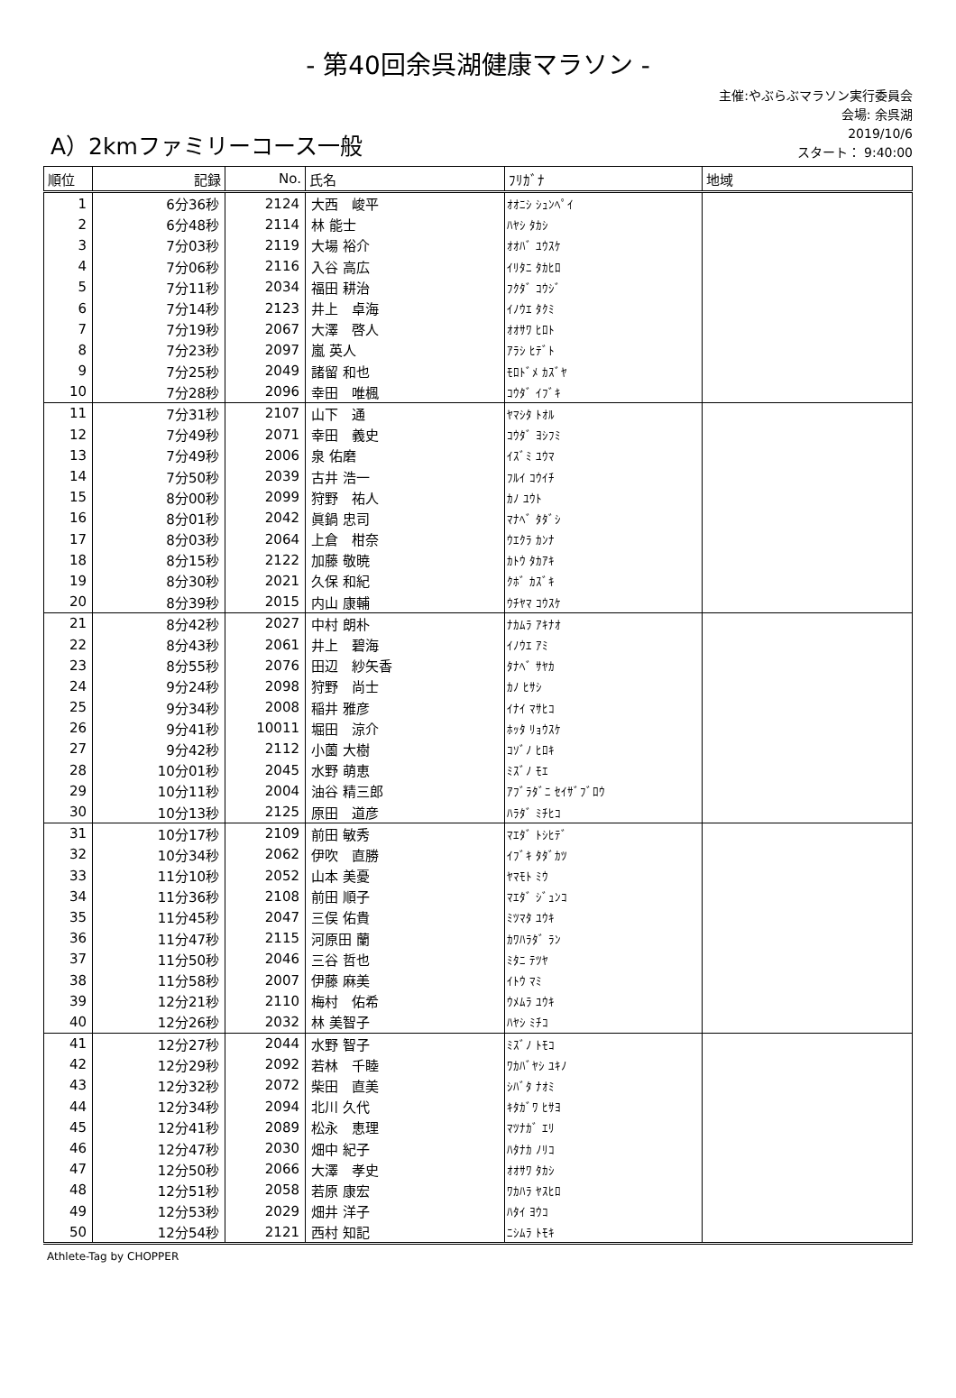- 第40回余呉湖健康マラソン -
A）2kmファミリーコース一般
主催:やぶらぶマラソン実行委員会
会場: 余呉湖
2019/10/6
スタート： 9:40:00
| 順位 | 記録 | No. | 氏名 | ﾌﾘｶﾞﾅ | 地域 |
| --- | --- | --- | --- | --- | --- |
| 1 | 6分36秒 | 2124 | 大西 峻平 | ｵｵﾆｼ ｼｭﾝﾍﾟｲ | |
| 2 | 6分48秒 | 2114 | 林 能士 | ﾊﾔｼ ﾀｶｼ | |
| 3 | 7分03秒 | 2119 | 大場 裕介 | ｵｵﾊﾞ ﾕｳｽｹ | |
| 4 | 7分06秒 | 2116 | 入谷 高広 | ｲﾘﾀﾆ ﾀｶﾋﾛ | |
| 5 | 7分11秒 | 2034 | 福田 耕治 | ﾌｸﾀﾞ ｺｳｼﾞ | |
| 6 | 7分14秒 | 2123 | 井上 卓海 | ｲﾉｳｴ ﾀｸﾐ | |
| 7 | 7分19秒 | 2067 | 大澤 啓人 | ｵｵｻﾜ ﾋﾛﾄ | |
| 8 | 7分23秒 | 2097 | 嵐 英人 | ｱﾗｼ ﾋﾃﾞﾄ | |
| 9 | 7分25秒 | 2049 | 諸留 和也 | ﾓﾛﾄﾞﾒ ｶｽﾞﾔ | |
| 10 | 7分28秒 | 2096 | 幸田 唯楓 | ｺｳﾀﾞ ｲﾌﾞｷ | |
| 11 | 7分31秒 | 2107 | 山下 通 | ﾔﾏｼﾀ ﾄｵﾙ | |
| 12 | 7分49秒 | 2071 | 幸田 義史 | ｺｳﾀﾞ ﾖｼﾌﾐ | |
| 13 | 7分49秒 | 2006 | 泉 佑磨 | ｲｽﾞﾐ ﾕｳﾏ | |
| 14 | 7分50秒 | 2039 | 古井 浩一 | ﾌﾙｲ ｺｳｲﾁ | |
| 15 | 8分00秒 | 2099 | 狩野 祐人 | ｶﾉ ﾕｳﾄ | |
| 16 | 8分01秒 | 2042 | 眞鍋 忠司 | ﾏﾅﾍﾞ ﾀﾀﾞｼ | |
| 17 | 8分03秒 | 2064 | 上倉 柑奈 | ｳｴｸﾗ ｶﾝﾅ | |
| 18 | 8分15秒 | 2122 | 加藤 敬暁 | ｶﾄｳ ﾀｶｱｷ | |
| 19 | 8分30秒 | 2021 | 久保 和紀 | ｸﾎﾞ ｶｽﾞｷ | |
| 20 | 8分39秒 | 2015 | 内山 康輔 | ｳﾁﾔﾏ ｺｳｽｹ | |
| 21 | 8分42秒 | 2027 | 中村 朗朴 | ﾅｶﾑﾗ ｱｷﾅｵ | |
| 22 | 8分43秒 | 2061 | 井上 碧海 | ｲﾉｳｴ ｱﾐ | |
| 23 | 8分55秒 | 2076 | 田辺 紗矢香 | ﾀﾅﾍﾞ ｻﾔｶ | |
| 24 | 9分24秒 | 2098 | 狩野 尚士 | ｶﾉ ﾋｻｼ | |
| 25 | 9分34秒 | 2008 | 稲井 雅彦 | ｲﾅｲ ﾏｻﾋｺ | |
| 26 | 9分41秒 | 10011 | 堀田 涼介 | ﾎｯﾀ ﾘｮｳｽｹ | |
| 27 | 9分42秒 | 2112 | 小薗 大樹 | ｺｿﾞﾉ ﾋﾛｷ | |
| 28 | 10分01秒 | 2045 | 水野 萌恵 | ﾐｽﾞﾉ ﾓｴ | |
| 29 | 10分11秒 | 2004 | 油谷 精三郎 | ｱﾌﾞﾗﾀﾞﾆ ｾｲｻﾞﾌﾞﾛｳ | |
| 30 | 10分13秒 | 2125 | 原田 道彦 | ﾊﾗﾀﾞ ﾐﾁﾋｺ | |
| 31 | 10分17秒 | 2109 | 前田 敏秀 | ﾏｴﾀﾞ ﾄｼﾋﾃﾞ | |
| 32 | 10分34秒 | 2062 | 伊吹 直勝 | ｲﾌﾞｷ ﾀﾀﾞｶﾂ | |
| 33 | 11分10秒 | 2052 | 山本 美憂 | ﾔﾏﾓﾄ ﾐｳ | |
| 34 | 11分36秒 | 2108 | 前田 順子 | ﾏｴﾀﾞ ｼﾞｭﾝｺ | |
| 35 | 11分45秒 | 2047 | 三俣 佑貴 | ﾐﾂﾏﾀ ﾕｳｷ | |
| 36 | 11分47秒 | 2115 | 河原田 蘭 | ｶﾜﾊﾗﾀﾞ ﾗﾝ | |
| 37 | 11分50秒 | 2046 | 三谷 哲也 | ﾐﾀﾆ ﾃﾂﾔ | |
| 38 | 11分58秒 | 2007 | 伊藤 麻美 | ｲﾄｳ ﾏﾐ | |
| 39 | 12分21秒 | 2110 | 梅村 佑希 | ｳﾒﾑﾗ ﾕｳｷ | |
| 40 | 12分26秒 | 2032 | 林 美智子 | ﾊﾔｼ ﾐﾁｺ | |
| 41 | 12分27秒 | 2044 | 水野 智子 | ﾐｽﾞﾉ ﾄﾓｺ | |
| 42 | 12分29秒 | 2092 | 若林 千睦 | ﾜｶﾊﾞﾔｼ ﾕｷﾉ | |
| 43 | 12分32秒 | 2072 | 柴田 直美 | ｼﾊﾞﾀ ﾅｵﾐ | |
| 44 | 12分34秒 | 2094 | 北川 久代 | ｷﾀｶﾞﾜ ﾋｻﾖ | |
| 45 | 12分41秒 | 2089 | 松永 恵理 | ﾏﾂﾅｶﾞ ｴﾘ | |
| 46 | 12分47秒 | 2030 | 畑中 紀子 | ﾊﾀﾅｶ ﾉﾘｺ | |
| 47 | 12分50秒 | 2066 | 大澤 孝史 | ｵｵｻﾜ ﾀｶｼ | |
| 48 | 12分51秒 | 2058 | 若原 康宏 | ﾜｶﾊﾗ ﾔｽﾋﾛ | |
| 49 | 12分53秒 | 2029 | 畑井 洋子 | ﾊﾀｲ ﾖｳｺ | |
| 50 | 12分54秒 | 2121 | 西村 知記 | ﾆｼﾑﾗ ﾄﾓｷ | |
Athlete-Tag by CHOPPER